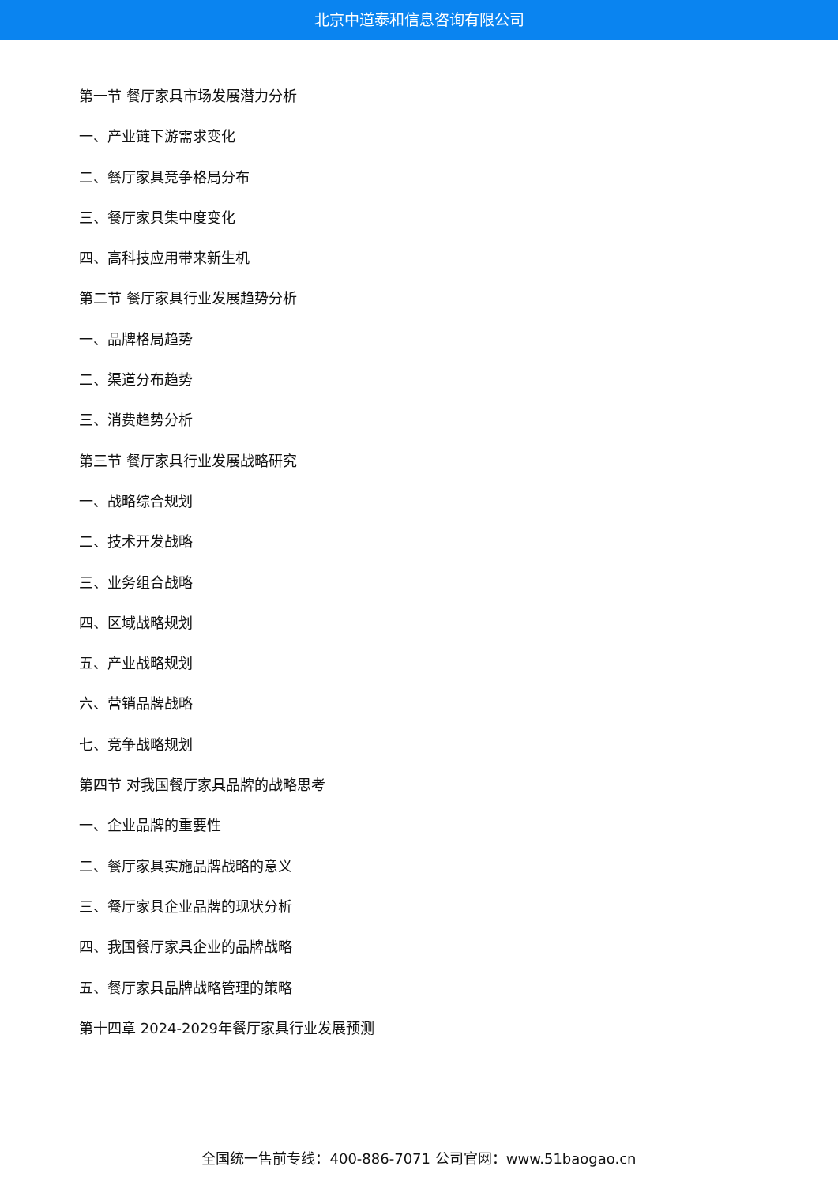北京中道泰和信息咨询有限公司
第一节 餐厅家具市场发展潜力分析
一、产业链下游需求变化
二、餐厅家具竞争格局分布
三、餐厅家具集中度变化
四、高科技应用带来新生机
第二节 餐厅家具行业发展趋势分析
一、品牌格局趋势
二、渠道分布趋势
三、消费趋势分析
第三节 餐厅家具行业发展战略研究
一、战略综合规划
二、技术开发战略
三、业务组合战略
四、区域战略规划
五、产业战略规划
六、营销品牌战略
七、竞争战略规划
第四节 对我国餐厅家具品牌的战略思考
一、企业品牌的重要性
二、餐厅家具实施品牌战略的意义
三、餐厅家具企业品牌的现状分析
四、我国餐厅家具企业的品牌战略
五、餐厅家具品牌战略管理的策略
第十四章 2024-2029年餐厅家具行业发展预测
全国统一售前专线：400-886-7071 公司官网：www.51baogao.cn